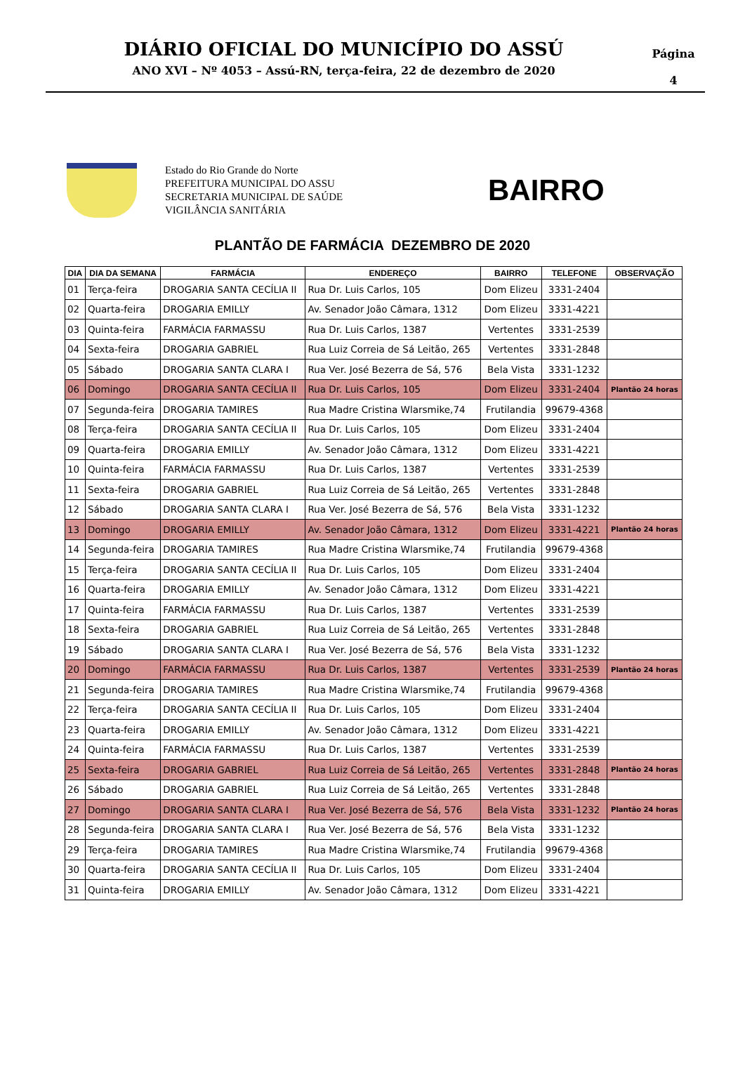DIÁRIO OFICIAL DO MUNICÍPIO DO ASSÚ
ANO XVI – Nº 4053 – Assú-RN, terça-feira, 22 de dezembro de 2020
Página
4
Estado do Rio Grande do Norte
PREFEITURA MUNICIPAL DO ASSU
SECRETARIA MUNICIPAL DE SAÚDE
VIGILÂNCIA SANITÁRIA
BAIRRO
PLANTÃO DE FARMÁCIA DEZEMBRO DE 2020
| DIA | DIA DA SEMANA | FARMÁCIA | ENDEREÇO | BAIRRO | TELEFONE | OBSERVAÇÃO |
| --- | --- | --- | --- | --- | --- | --- |
| 01 | Terça-feira | DROGARIA SANTA CECÍLIA II | Rua Dr. Luis Carlos, 105 | Dom Elizeu | 3331-2404 | |
| 02 | Quarta-feira | DROGARIA EMILLY | Av. Senador João Câmara, 1312 | Dom Elizeu | 3331-4221 | |
| 03 | Quinta-feira | FARMÁCIA FARMASSU | Rua Dr. Luis Carlos, 1387 | Vertentes | 3331-2539 | |
| 04 | Sexta-feira | DROGARIA GABRIEL | Rua Luiz Correia de Sá Leitão, 265 | Vertentes | 3331-2848 | |
| 05 | Sábado | DROGARIA SANTA CLARA I | Rua Ver. José Bezerra de Sá, 576 | Bela Vista | 3331-1232 | |
| 06 | Domingo | DROGARIA SANTA CECÍLIA II | Rua Dr. Luis Carlos, 105 | Dom Elizeu | 3331-2404 | Plantão 24 horas |
| 07 | Segunda-feira | DROGARIA TAMIRES | Rua Madre Cristina Wlarsmike,74 | Frutilandia | 99679-4368 | |
| 08 | Terça-feira | DROGARIA SANTA CECÍLIA II | Rua Dr. Luis Carlos, 105 | Dom Elizeu | 3331-2404 | |
| 09 | Quarta-feira | DROGARIA EMILLY | Av. Senador João Câmara, 1312 | Dom Elizeu | 3331-4221 | |
| 10 | Quinta-feira | FARMÁCIA FARMASSU | Rua Dr. Luis Carlos, 1387 | Vertentes | 3331-2539 | |
| 11 | Sexta-feira | DROGARIA GABRIEL | Rua Luiz Correia de Sá Leitão, 265 | Vertentes | 3331-2848 | |
| 12 | Sábado | DROGARIA SANTA CLARA I | Rua Ver. José Bezerra de Sá, 576 | Bela Vista | 3331-1232 | |
| 13 | Domingo | DROGARIA EMILLY | Av. Senador João Câmara, 1312 | Dom Elizeu | 3331-4221 | Plantão 24 horas |
| 14 | Segunda-feira | DROGARIA TAMIRES | Rua Madre Cristina Wlarsmike,74 | Frutilandia | 99679-4368 | |
| 15 | Terça-feira | DROGARIA SANTA CECÍLIA II | Rua Dr. Luis Carlos, 105 | Dom Elizeu | 3331-2404 | |
| 16 | Quarta-feira | DROGARIA EMILLY | Av. Senador João Câmara, 1312 | Dom Elizeu | 3331-4221 | |
| 17 | Quinta-feira | FARMÁCIA FARMASSU | Rua Dr. Luis Carlos, 1387 | Vertentes | 3331-2539 | |
| 18 | Sexta-feira | DROGARIA GABRIEL | Rua Luiz Correia de Sá Leitão, 265 | Vertentes | 3331-2848 | |
| 19 | Sábado | DROGARIA SANTA CLARA I | Rua Ver. José Bezerra de Sá, 576 | Bela Vista | 3331-1232 | |
| 20 | Domingo | FARMÁCIA FARMASSU | Rua Dr. Luis Carlos, 1387 | Vertentes | 3331-2539 | Plantão 24 horas |
| 21 | Segunda-feira | DROGARIA TAMIRES | Rua Madre Cristina Wlarsmike,74 | Frutilandia | 99679-4368 | |
| 22 | Terça-feira | DROGARIA SANTA CECÍLIA II | Rua Dr. Luis Carlos, 105 | Dom Elizeu | 3331-2404 | |
| 23 | Quarta-feira | DROGARIA EMILLY | Av. Senador João Câmara, 1312 | Dom Elizeu | 3331-4221 | |
| 24 | Quinta-feira | FARMÁCIA FARMASSU | Rua Dr. Luis Carlos, 1387 | Vertentes | 3331-2539 | |
| 25 | Sexta-feira | DROGARIA GABRIEL | Rua Luiz Correia de Sá Leitão, 265 | Vertentes | 3331-2848 | Plantão 24 horas |
| 26 | Sábado | DROGARIA GABRIEL | Rua Luiz Correia de Sá Leitão, 265 | Vertentes | 3331-2848 | |
| 27 | Domingo | DROGARIA SANTA CLARA I | Rua Ver. José Bezerra de Sá, 576 | Bela Vista | 3331-1232 | Plantão 24 horas |
| 28 | Segunda-feira | DROGARIA SANTA CLARA I | Rua Ver. José Bezerra de Sá, 576 | Bela Vista | 3331-1232 | |
| 29 | Terça-feira | DROGARIA TAMIRES | Rua Madre Cristina Wlarsmike,74 | Frutilandia | 99679-4368 | |
| 30 | Quarta-feira | DROGARIA SANTA CECÍLIA II | Rua Dr. Luis Carlos, 105 | Dom Elizeu | 3331-2404 | |
| 31 | Quinta-feira | DROGARIA EMILLY | Av. Senador João Câmara, 1312 | Dom Elizeu | 3331-4221 | |